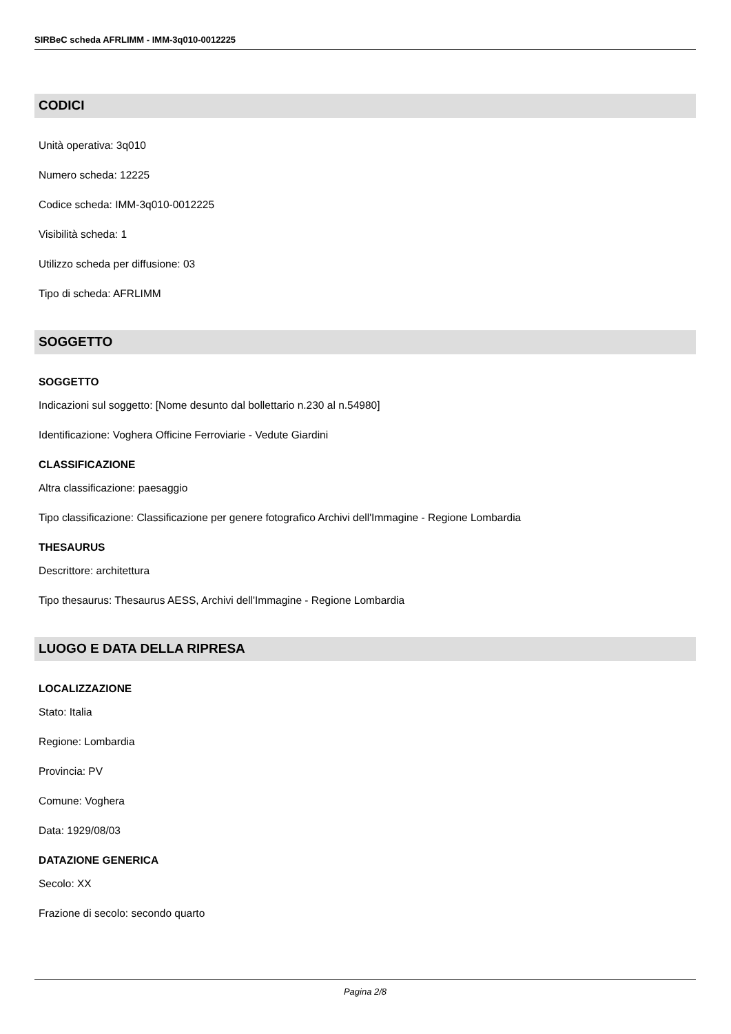SIRBeC scheda AFRLIMM - IMM-3q010-0012225
CODICI
Unità operativa: 3q010
Numero scheda: 12225
Codice scheda: IMM-3q010-0012225
Visibilità scheda: 1
Utilizzo scheda per diffusione: 03
Tipo di scheda: AFRLIMM
SOGGETTO
SOGGETTO
Indicazioni sul soggetto: [Nome desunto dal bollettario n.230 al n.54980]
Identificazione: Voghera Officine Ferroviarie - Vedute Giardini
CLASSIFICAZIONE
Altra classificazione: paesaggio
Tipo classificazione: Classificazione per genere fotografico Archivi dell'Immagine - Regione Lombardia
THESAURUS
Descrittore: architettura
Tipo thesaurus: Thesaurus AESS, Archivi dell'Immagine - Regione Lombardia
LUOGO E DATA DELLA RIPRESA
LOCALIZZAZIONE
Stato: Italia
Regione: Lombardia
Provincia: PV
Comune: Voghera
Data: 1929/08/03
DATAZIONE GENERICA
Secolo: XX
Frazione di secolo: secondo quarto
Pagina 2/8